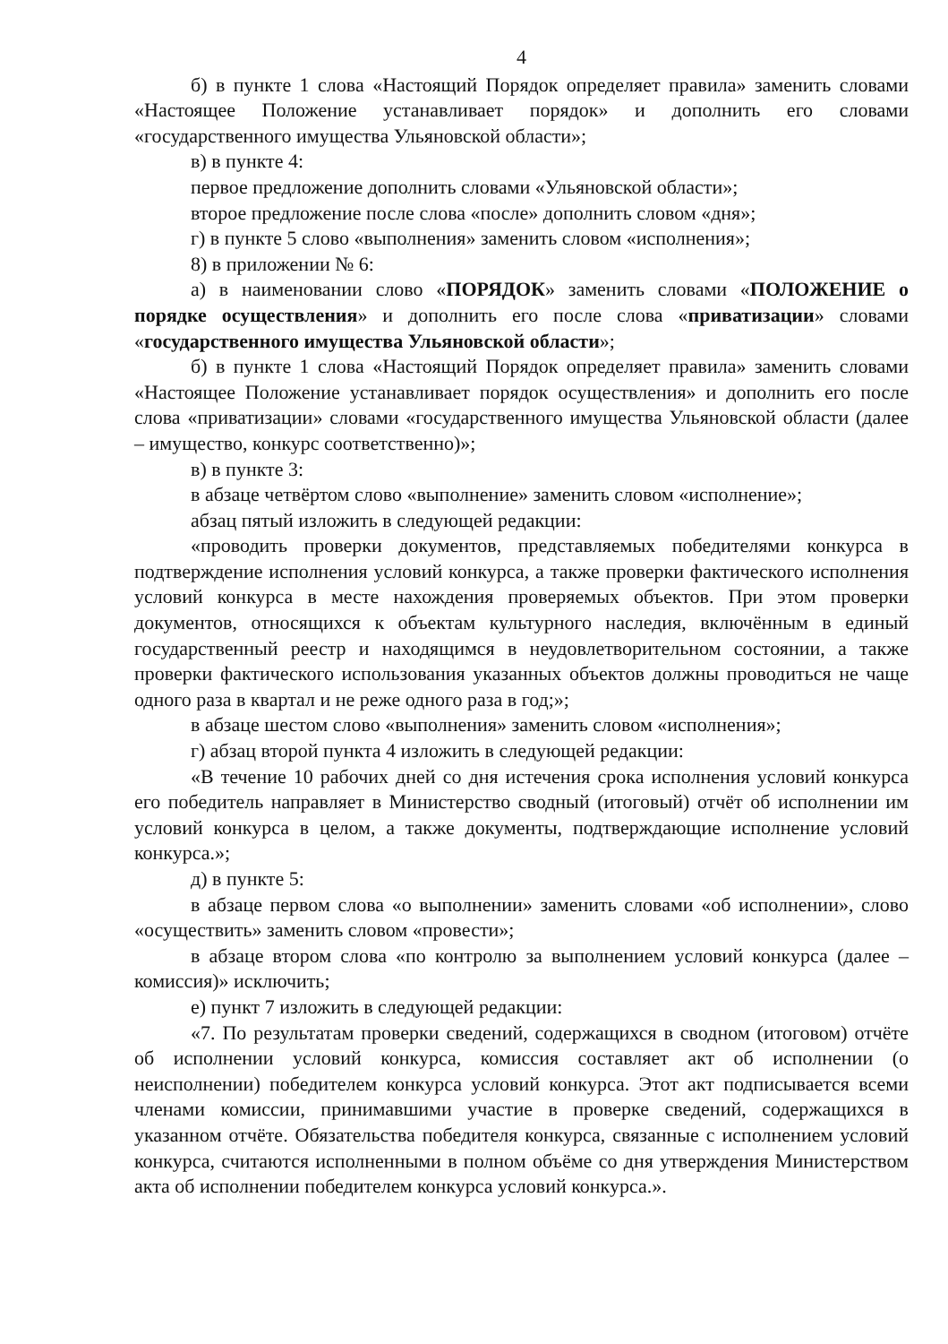4
б) в пункте 1 слова «Настоящий Порядок определяет правила» заменить словами «Настоящее Положение устанавливает порядок» и дополнить его словами «государственного имущества Ульяновской области»;
в) в пункте 4:
первое предложение дополнить словами «Ульяновской области»;
второе предложение после слова «после» дополнить словом «дня»;
г) в пункте 5 слово «выполнения» заменить словом «исполнения»;
8) в приложении № 6:
а) в наименовании слово «ПОРЯДОК» заменить словами «ПОЛОЖЕНИЕ о порядке осуществления» и дополнить его после слова «приватизации» словами «государственного имущества Ульяновской области»;
б) в пункте 1 слова «Настоящий Порядок определяет правила» заменить словами «Настоящее Положение устанавливает порядок осуществления» и дополнить его после слова «приватизации» словами «государственного имущества Ульяновской области (далее – имущество, конкурс соответственно)»;
в) в пункте 3:
в абзаце четвёртом слово «выполнение» заменить словом «исполнение»;
абзац пятый изложить в следующей редакции:
«проводить проверки документов, представляемых победителями конкурса в подтверждение исполнения условий конкурса, а также проверки фактического исполнения условий конкурса в месте нахождения проверяемых объектов. При этом проверки документов, относящихся к объектам культурного наследия, включённым в единый государственный реестр и находящимся в неудовлетворительном состоянии, а также проверки фактического использования указанных объектов должны проводиться не чаще одного раза в квартал и не реже одного раза в год;»;
в абзаце шестом слово «выполнения» заменить словом «исполнения»;
г) абзац второй пункта 4 изложить в следующей редакции:
«В течение 10 рабочих дней со дня истечения срока исполнения условий конкурса его победитель направляет в Министерство сводный (итоговый) отчёт об исполнении им условий конкурса в целом, а также документы, подтверждающие исполнение условий конкурса.»;
д) в пункте 5:
в абзаце первом слова «о выполнении» заменить словами «об исполнении», слово «осуществить» заменить словом «провести»;
в абзаце втором слова «по контролю за выполнением условий конкурса (далее – комиссия)» исключить;
е) пункт 7 изложить в следующей редакции:
«7. По результатам проверки сведений, содержащихся в сводном (итоговом) отчёте об исполнении условий конкурса, комиссия составляет акт об исполнении (о неисполнении) победителем конкурса условий конкурса. Этот акт подписывается всеми членами комиссии, принимавшими участие в проверке сведений, содержащихся в указанном отчёте. Обязательства победителя конкурса, связанные с исполнением условий конкурса, считаются исполненными в полном объёме со дня утверждения Министерством акта об исполнении победителем конкурса условий конкурса.».